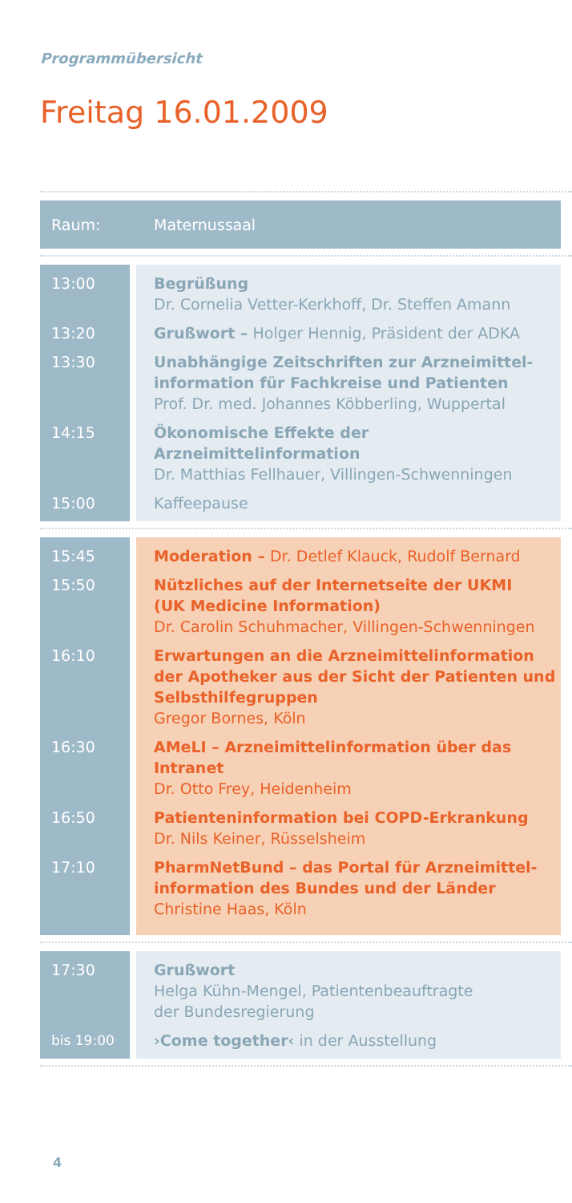Programmübersicht
Freitag 16.01.2009
| Raum: | | Maternussaal |
| 13:00 | | Begrüßung Dr. Cornelia Vetter-Kerkhoff, Dr. Steffen Amann |
| 13:20 | | Grußwort – Holger Hennig, Präsident der ADKA |
| 13:30 | | Unabhängige Zeitschriften zur Arzneimittel- information für Fachkreise und Patienten Prof. Dr. med. Johannes Köbberling, Wuppertal |
| 14:15 | | Ökonomische Effekte der Arzneimittelinformation Dr. Matthias Fellhauer, Villingen-Schwenningen |
| 15:00 | | Kaffeepause |
| 15:45 | | Moderation – Dr. Detlef Klauck, Rudolf Bernard |
| 15:50 | | Nützliches auf der Internetseite der UKMI (UK Medicine Information) Dr. Carolin Schuhmacher, Villingen-Schwenningen |
| 16:10 | | Erwartungen an die Arzneimittelinformation der Apotheker aus der Sicht der Patienten und Selbsthilfegruppen Gregor Bornes, Köln |
| 16:30 | | AMeLI – Arzneimittelinformation über das Intranet Dr. Otto Frey, Heidenheim |
| 16:50 | | Patienteninformation bei COPD-Erkrankung Dr. Nils Keiner, Rüsselsheim |
| 17:10 | | PharmNetBund – das Portal für Arzneimittel- information des Bundes und der Länder Christine Haas, Köln |
| 17:30 | | Grußwort Helga Kühn-Mengel, Patientenbeauftragte der Bundesregierung |
| bis 19:00 | | ›Come together‹ in der Ausstellung |
4